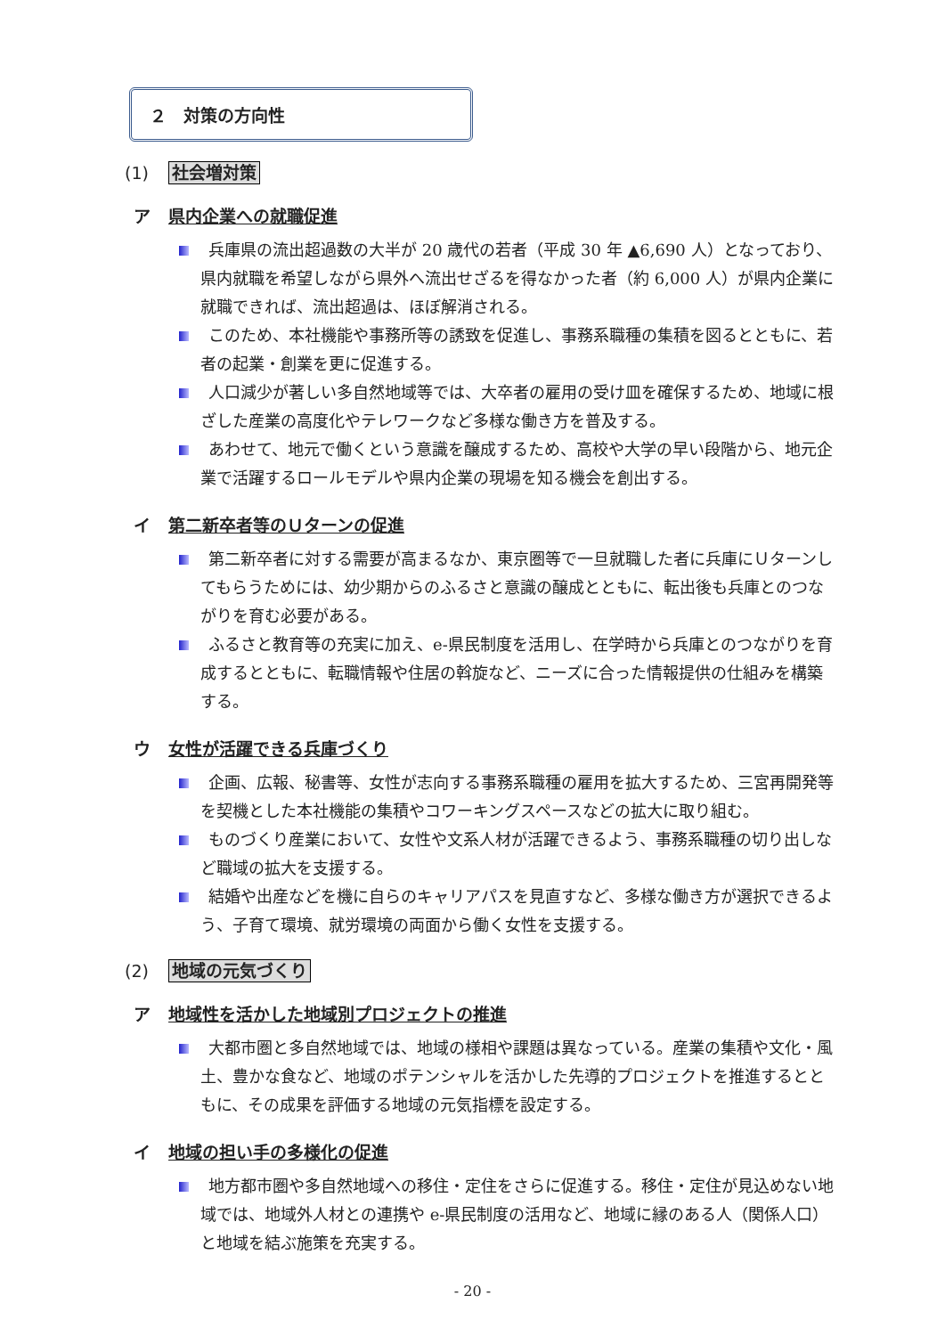２　対策の方向性
(1) 社会増対策
ア 県内企業への就職促進
兵庫県の流出超過数の大半が 20 歳代の若者（平成 30 年 ▲6,690 人）となっており、県内就職を希望しながら県外へ流出せざるを得なかった者（約 6,000 人）が県内企業に就職できれば、流出超過は、ほぼ解消される。
このため、本社機能や事務所等の誘致を促進し、事務系職種の集積を図るとともに、若者の起業・創業を更に促進する。
人口減少が著しい多自然地域等では、大卒者の雇用の受け皿を確保するため、地域に根ざした産業の高度化やテレワークなど多様な働き方を普及する。
あわせて、地元で働くという意識を醸成するため、高校や大学の早い段階から、地元企業で活躍するロールモデルや県内企業の現場を知る機会を創出する。
イ 第二新卒者等のＵターンの促進
第二新卒者に対する需要が高まるなか、東京圏等で一旦就職した者に兵庫にＵターンしてもらうためには、幼少期からのふるさと意識の醸成とともに、転出後も兵庫とのつながりを育む必要がある。
ふるさと教育等の充実に加え、e-県民制度を活用し、在学時から兵庫とのつながりを育成するとともに、転職情報や住居の斡旋など、ニーズに合った情報提供の仕組みを構築する。
ウ 女性が活躍できる兵庫づくり
企画、広報、秘書等、女性が志向する事務系職種の雇用を拡大するため、三宮再開発等を契機とした本社機能の集積やコワーキングスペースなどの拡大に取り組む。
ものづくり産業において、女性や文系人材が活躍できるよう、事務系職種の切り出しなど職域の拡大を支援する。
結婚や出産などを機に自らのキャリアパスを見直すなど、多様な働き方が選択できるよう、子育て環境、就労環境の両面から働く女性を支援する。
(2) 地域の元気づくり
ア 地域性を活かした地域別プロジェクトの推進
大都市圏と多自然地域では、地域の様相や課題は異なっている。産業の集積や文化・風土、豊かな食など、地域のポテンシャルを活かした先導的プロジェクトを推進するとともに、その成果を評価する地域の元気指標を設定する。
イ 地域の担い手の多様化の促進
地方都市圏や多自然地域への移住・定住をさらに促進する。移住・定住が見込めない地域では、地域外人材との連携や e-県民制度の活用など、地域に縁のある人（関係人口）と地域を結ぶ施策を充実する。
- 20 -